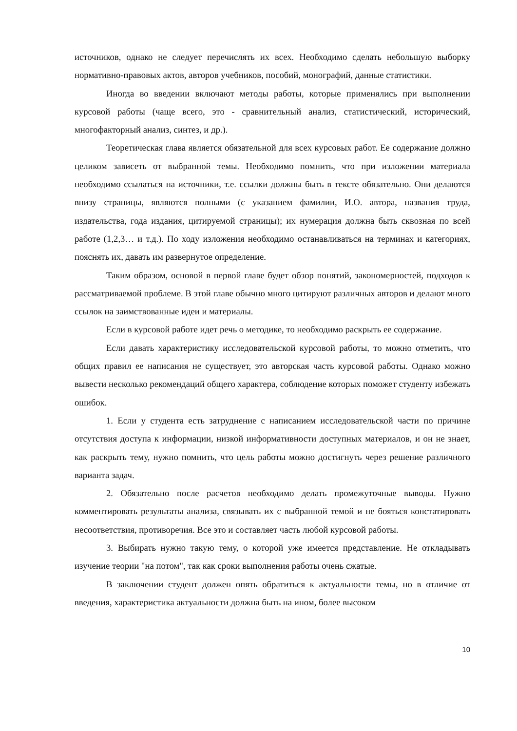источников, однако не следует перечислять их всех. Необходимо сделать небольшую выборку нормативно-правовых актов, авторов учебников, пособий, монографий, данные статистики.
Иногда во введении включают методы работы, которые применялись при выполнении курсовой работы (чаще всего, это - сравнительный анализ, статистический, исторический, многофакторный анализ, синтез, и др.).
Теоретическая глава является обязательной для всех курсовых работ. Ее содержание должно целиком зависеть от выбранной темы. Необходимо помнить, что при изложении материала необходимо ссылаться на источники, т.е. ссылки должны быть в тексте обязательно. Они делаются внизу страницы, являются полными (с указанием фамилии, И.О. автора, названия труда, издательства, года издания, цитируемой страницы); их нумерация должна быть сквозная по всей работе (1,2,3… и т.д.). По ходу изложения необходимо останавливаться на терминах и категориях, пояснять их, давать им развернутое определение.
Таким образом, основой в первой главе будет обзор понятий, закономерностей, подходов к рассматриваемой проблеме. В этой главе обычно много цитируют различных авторов и делают много ссылок на заимствованные идеи и материалы.
Если в курсовой работе идет речь о методике, то необходимо раскрыть ее содержание.
Если давать характеристику исследовательской курсовой работы, то можно отметить, что общих правил ее написания не существует, это авторская часть курсовой работы. Однако можно вывести несколько рекомендаций общего характера, соблюдение которых поможет студенту избежать ошибок.
1. Если у студента есть затруднение с написанием исследовательской части по причине отсутствия доступа к информации, низкой информативности доступных материалов, и он не знает, как раскрыть тему, нужно помнить, что цель работы можно достигнуть через решение различного варианта задач.
2. Обязательно после расчетов необходимо делать промежуточные выводы. Нужно комментировать результаты анализа, связывать их с выбранной темой и не бояться констатировать несоответствия, противоречия. Все это и составляет часть любой курсовой работы.
3. Выбирать нужно такую тему, о которой уже имеется представление. Не откладывать изучение теории "на потом", так как сроки выполнения работы очень сжатые.
В заключении студент должен опять обратиться к актуальности темы, но в отличие от введения, характеристика актуальности должна быть на ином, более высоком
10